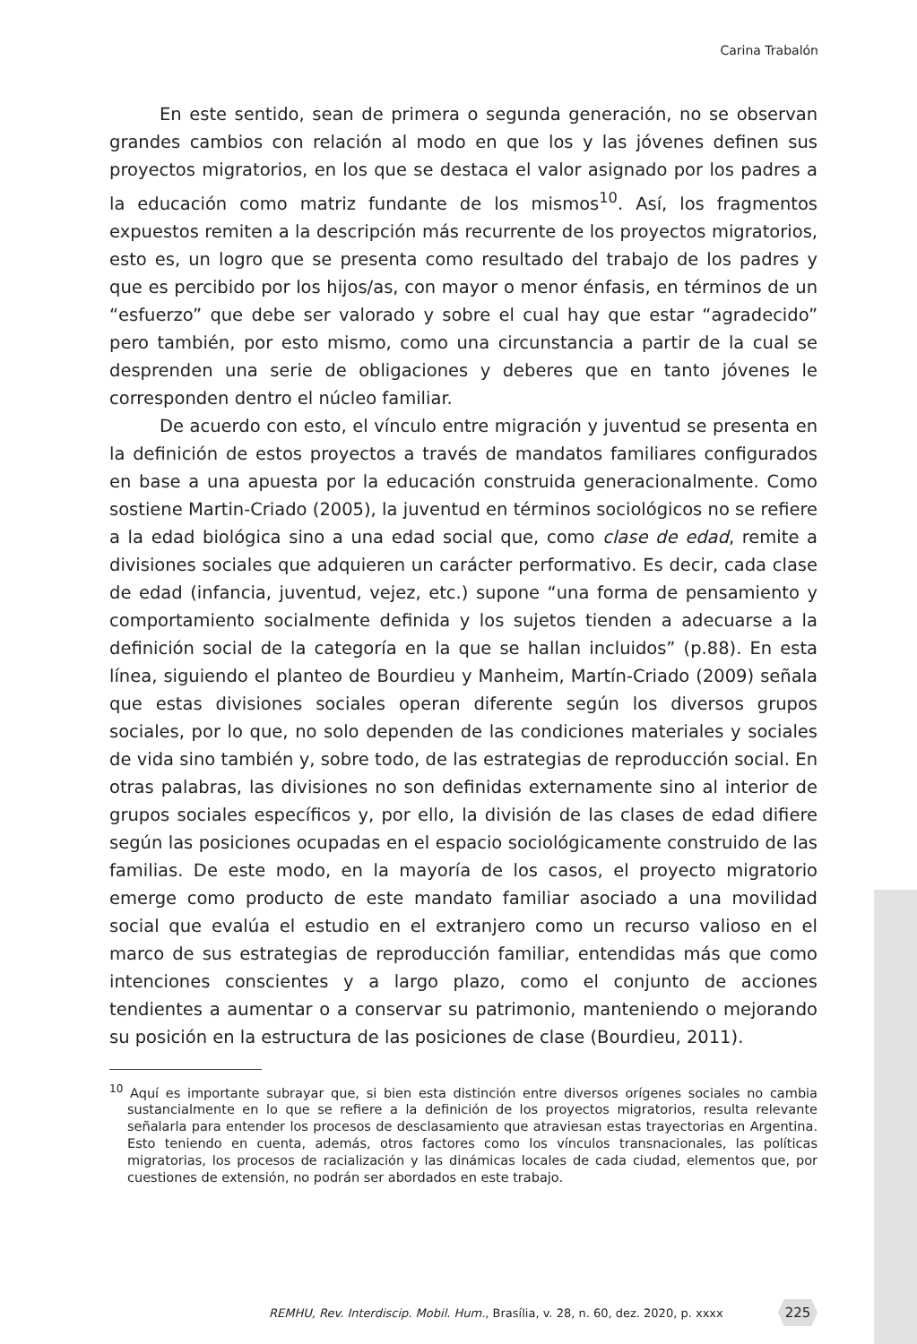Carina Trabalón
En este sentido, sean de primera o segunda generación, no se observan grandes cambios con relación al modo en que los y las jóvenes definen sus proyectos migratorios, en los que se destaca el valor asignado por los padres a la educación como matriz fundante de los mismos<sup>10</sup>. Así, los fragmentos expuestos remiten a la descripción más recurrente de los proyectos migratorios, esto es, un logro que se presenta como resultado del trabajo de los padres y que es percibido por los hijos/as, con mayor o menor énfasis, en términos de un “esfuerzo” que debe ser valorado y sobre el cual hay que estar “agradecido” pero también, por esto mismo, como una circunstancia a partir de la cual se desprenden una serie de obligaciones y deberes que en tanto jóvenes le corresponden dentro el núcleo familiar.
De acuerdo con esto, el vínculo entre migración y juventud se presenta en la definición de estos proyectos a través de mandatos familiares configurados en base a una apuesta por la educación construida generacionalmente. Como sostiene Martin-Criado (2005), la juventud en términos sociológicos no se refiere a la edad biológica sino a una edad social que, como clase de edad, remite a divisiones sociales que adquieren un carácter performativo. Es decir, cada clase de edad (infancia, juventud, vejez, etc.) supone “una forma de pensamiento y comportamiento socialmente definida y los sujetos tienden a adecuarse a la definición social de la categoría en la que se hallan incluidos” (p.88). En esta línea, siguiendo el planteo de Bourdieu y Manheim, Martín-Criado (2009) señala que estas divisiones sociales operan diferente según los diversos grupos sociales, por lo que, no solo dependen de las condiciones materiales y sociales de vida sino también y, sobre todo, de las estrategias de reproducción social. En otras palabras, las divisiones no son definidas externamente sino al interior de grupos sociales específicos y, por ello, la división de las clases de edad difiere según las posiciones ocupadas en el espacio sociológicamente construido de las familias. De este modo, en la mayoría de los casos, el proyecto migratorio emerge como producto de este mandato familiar asociado a una movilidad social que evalúa el estudio en el extranjero como un recurso valioso en el marco de sus estrategias de reproducción familiar, entendidas más que como intenciones conscientes y a largo plazo, como el conjunto de acciones tendientes a aumentar o a conservar su patrimonio, manteniendo o mejorando su posición en la estructura de las posiciones de clase (Bourdieu, 2011).
<sup>10</sup> Aquí es importante subrayar que, si bien esta distinción entre diversos orígenes sociales no cambia sustancialmente en lo que se refiere a la definición de los proyectos migratorios, resulta relevante señalarla para entender los procesos de desclasamiento que atraviesan estas trayectorias en Argentina. Esto teniendo en cuenta, además, otros factores como los vínculos transnacionales, las políticas migratorias, los procesos de racialización y las dinámicas locales de cada ciudad, elementos que, por cuestiones de extensión, no podrán ser abordados en este trabajo.
REMHU, Rev. Interdiscip. Mobil. Hum., Brasília, v. 28, n. 60, dez. 2020, p. xxxx
225